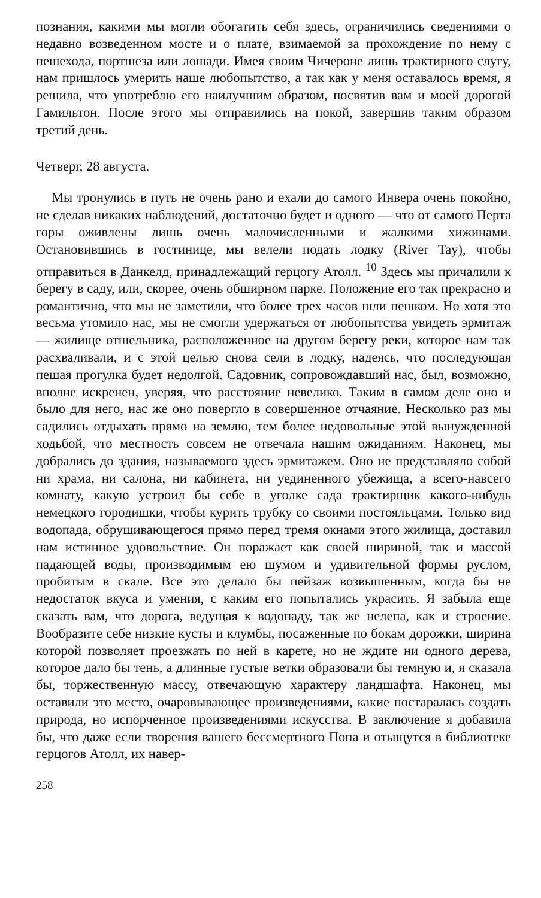познания, какими мы могли обогатить себя здесь, ограничились сведениями о недавно возведенном мосте и о плате, взимаемой за прохождение по нему с пешехода, портшеза или лошади. Имея своим Чичероне лишь трактирного слугу, нам пришлось умерить наше любопытство, а так как у меня оставалось время, я решила, что употреблю его наилучшим образом, посвятив вам и моей дорогой Гамильтон. После этого мы отправились на покой, завершив таким образом третий день.
Четверг, 28 августа.
Мы тронулись в путь не очень рано и ехали до самого Инвера очень покойно, не сделав никаких наблюдений, достаточно будет и одного — что от самого Перта горы оживлены лишь очень малочисленными и жалкими хижинами. Остановившись в гостинице, мы велели подать лодку (River Tay), чтобы отправиться в Данкелд, принадлежащий герцогу Атолл. <sup>10</sup> Здесь мы причалили к берегу в саду, или, скорее, очень обширном парке. Положение его так прекрасно и романтично, что мы не заметили, что более трех часов шли пешком. Но хотя это весьма утомило нас, мы не смогли удержаться от любопытства увидеть эрмитаж — жилище отшельника, расположенное на другом берегу реки, которое нам так расхваливали, и с этой целью снова сели в лодку, надеясь, что последующая пешая прогулка будет недолгой. Садовник, сопровождавший нас, был, возможно, вполне искренен, уверяя, что расстояние невелико. Таким в самом деле оно и было для него, нас же оно повергло в совершенное отчаяние. Несколько раз мы садились отдыхать прямо на землю, тем более недовольные этой вынужденной ходьбой, что местность совсем не отвечала нашим ожиданиям. Наконец, мы добрались до здания, называемого здесь эрмитажем. Оно не представляло собой ни храма, ни салона, ни кабинета, ни уединенного убежища, а всего-навсего комнату, какую устроил бы себе в уголке сада трактирщик какого-нибудь немецкого городишки, чтобы курить трубку со своими постояльцами. Только вид водопада, обрушивающегося прямо перед тремя окнами этого жилища, доставил нам истинное удовольствие. Он поражает как своей шириной, так и массой падающей воды, производимым ею шумом и удивительной формы руслом, пробитым в скале. Все это делало бы пейзаж возвышенным, когда бы не недостаток вкуса и умения, с каким его попытались украсить. Я забыла еще сказать вам, что дорога, ведущая к водопаду, так же нелепа, как и строение. Вообразите себе низкие кусты и клумбы, посаженные по бокам дорожки, ширина которой позволяет проезжать по ней в карете, но не ждите ни одного дерева, которое дало бы тень, а длинные густые ветки образовали бы темную и, я сказала бы, торжественную массу, отвечающую характеру ландшафта. Наконец, мы оставили это место, очаровывающее произведениями, какие постаралась создать природа, но испорченное произведениями искусства. В заключение я добавила бы, что даже если творения вашего бессмертного Попа и отыщутся в библиотеке герцогов Атолл, их навер-
258